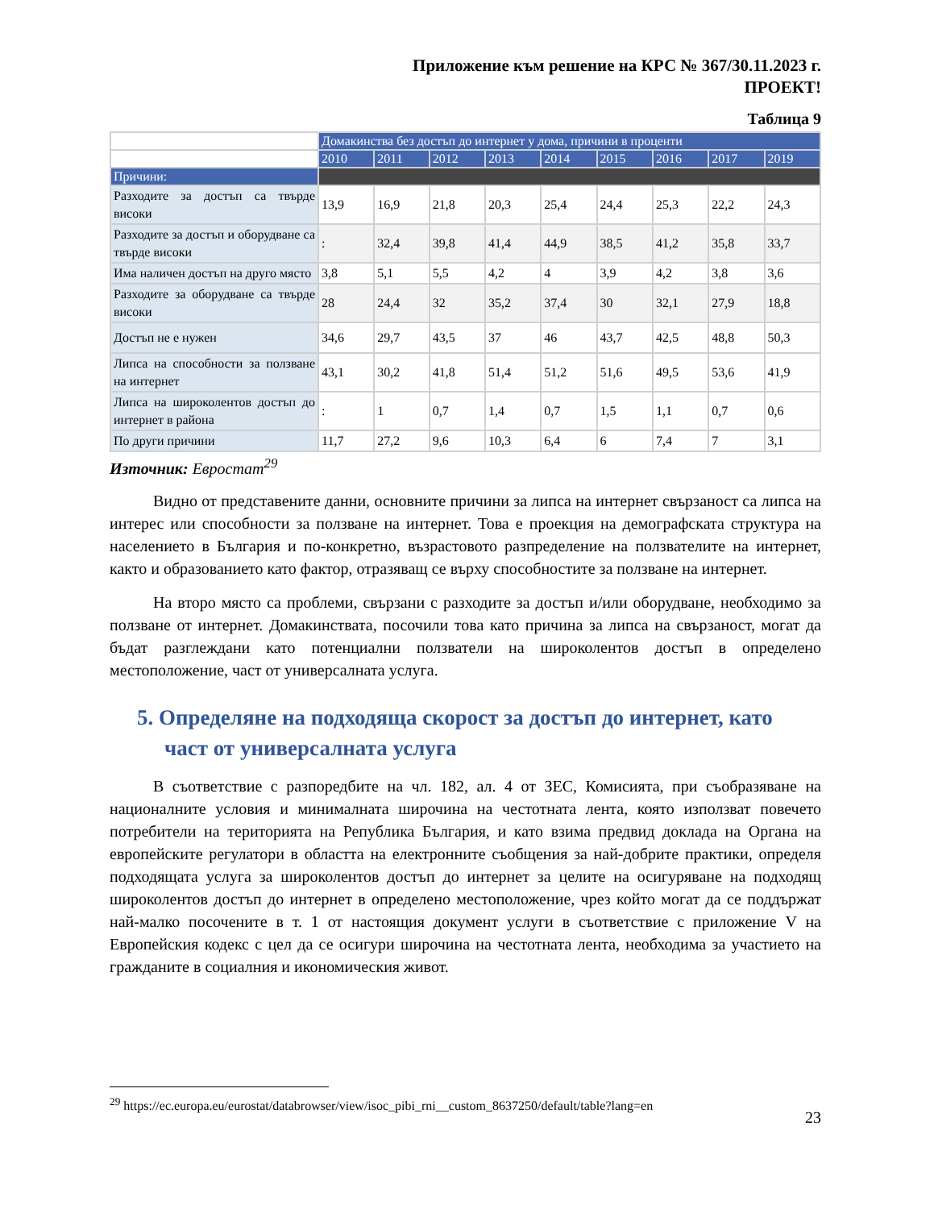Приложение към решение на КРС № 367/30.11.2023 г.
ПРОЕКТ!
Таблица 9
| | Домакинства без достъп до интернет у дома, причини в проценти | | | | | | | | |
| | 2010 | 2011 | 2012 | 2013 | 2014 | 2015 | 2016 | 2017 | 2019 |
| Причини: | | | | | | | | | |
| Разходите за достъп са твърде високи | 13,9 | 16,9 | 21,8 | 20,3 | 25,4 | 24,4 | 25,3 | 22,2 | 24,3 |
| Разходите за достъп и оборудване са твърде високи | : | 32,4 | 39,8 | 41,4 | 44,9 | 38,5 | 41,2 | 35,8 | 33,7 |
| Има наличен достъп на друго място | 3,8 | 5,1 | 5,5 | 4,2 | 4 | 3,9 | 4,2 | 3,8 | 3,6 |
| Разходите за оборудване са твърде високи | 28 | 24,4 | 32 | 35,2 | 37,4 | 30 | 32,1 | 27,9 | 18,8 |
| Достъп не е нужен | 34,6 | 29,7 | 43,5 | 37 | 46 | 43,7 | 42,5 | 48,8 | 50,3 |
| Липса на способности за ползване на интернет | 43,1 | 30,2 | 41,8 | 51,4 | 51,2 | 51,6 | 49,5 | 53,6 | 41,9 |
| Липса на широколентов достъп до интернет в района | : | 1 | 0,7 | 1,4 | 0,7 | 1,5 | 1,1 | 0,7 | 0,6 |
| По други причини | 11,7 | 27,2 | 9,6 | 10,3 | 6,4 | 6 | 7,4 | 7 | 3,1 |
Източник: Евростат<sup>29</sup>
Видно от представените данни, основните причини за липса на интернет свързаност са липса на интерес или способности за ползване на интернет. Това е проекция на демографската структура на населението в България и по-конкретно, възрастовото разпределение на ползвателите на интернет, както и образованието като фактор, отразяващ се върху способностите за ползване на интернет.
На второ място са проблеми, свързани с разходите за достъп и/или оборудване, необходимо за ползване от интернет. Домакинствата, посочили това като причина за липса на свързаност, могат да бъдат разглеждани като потенциални ползватели на широколентов достъп в определено местоположение, част от универсалната услуга.
5. Определяне на подходяща скорост за достъп до интернет, като част от универсалната услуга
В съответствие с разпоредбите на чл. 182, ал. 4 от ЗЕС, Комисията, при съобразяване на националните условия и минималната широчина на честотната лента, която използват повечето потребители на територията на Република България, и като взима предвид доклада на Органа на европейските регулатори в областта на електронните съобщения за най-добрите практики, определя подходящата услуга за широколентов достъп до интернет за целите на осигуряване на подходящ широколентов достъп до интернет в определено местоположение, чрез който могат да се поддържат най-малко посочените в т. 1 от настоящия документ услуги в съответствие с приложение V на Европейския кодекс с цел да се осигури широчина на честотната лента, необходима за участието на гражданите в социалния и икономическия живот.
<sup>29</sup> https://ec.europa.eu/eurostat/databrowser/view/isoc_pibi_rni__custom_8637250/default/table?lang=en
23